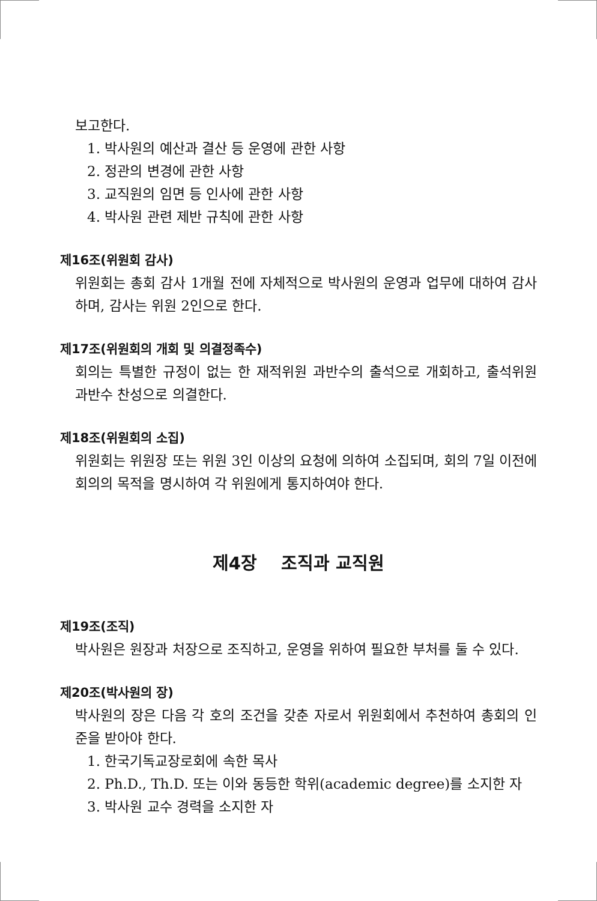보고한다.
1. 박사원의 예산과 결산 등 운영에 관한 사항
2. 정관의 변경에 관한 사항
3. 교직원의 임면 등 인사에 관한 사항
4. 박사원 관련 제반 규칙에 관한 사항
제16조(위원회 감사)
위원회는 총회 감사 1개월 전에 자체적으로 박사원의 운영과 업무에 대하여 감사하며, 감사는 위원 2인으로 한다.
제17조(위원회의 개회 및 의결정족수)
회의는 특별한 규정이 없는 한 재적위원 과반수의 출석으로 개회하고, 출석위원 과반수 찬성으로 의결한다.
제18조(위원회의 소집)
위원회는 위원장 또는 위원 3인 이상의 요청에 의하여 소집되며, 회의 7일 이전에 회의의 목적을 명시하여 각 위원에게 통지하여야 한다.
제4장 조직과 교직원
제19조(조직)
박사원은 원장과 처장으로 조직하고, 운영을 위하여 필요한 부처를 둘 수 있다.
제20조(박사원의 장)
박사원의 장은 다음 각 호의 조건을 갖춘 자로서 위원회에서 추천하여 총회의 인준을 받아야 한다.
1. 한국기독교장로회에 속한 목사
2. Ph.D., Th.D. 또는 이와 동등한 학위(academic degree)를 소지한 자
3. 박사원 교수 경력을 소지한 자